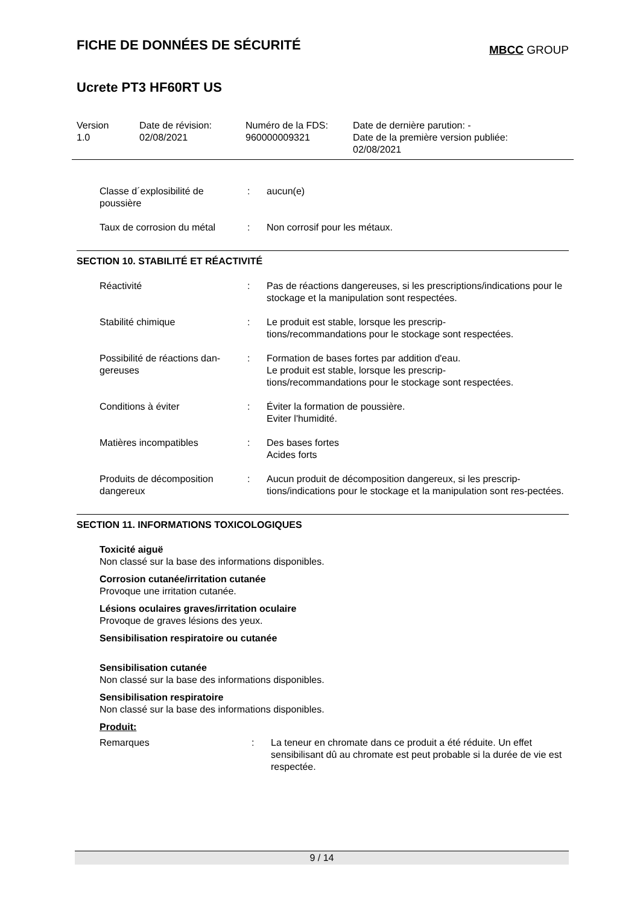FICHE DE DONNÉES DE SÉCURITÉ
MBCC GROUP
Ucrete PT3 HF60RT US
| Version 1.0 | Date de révision: 02/08/2021 | Numéro de la FDS: 960000009321 | Date de dernière parution: - Date de la première version publiée: 02/08/2021 |
| Classe d´explosibilité de poussière | : | aucun(e) |
| Taux de corrosion du métal | : | Non corrosif pour les métaux. |
SECTION 10. STABILITÉ ET RÉACTIVITÉ
| Réactivité | : | Pas de réactions dangereuses, si les prescriptions/indications pour le stockage et la manipulation sont respectées. |
| Stabilité chimique | : | Le produit est stable, lorsque les prescrip- tions/recommandations pour le stockage sont respectées. |
| Possibilité de réactions dan-gereuses | : | Formation de bases fortes par addition d'eau. Le produit est stable, lorsque les prescrip- tions/recommandations pour le stockage sont respectées. |
| Conditions à éviter | : | Éviter la formation de poussière. Eviter l'humidité. |
| Matières incompatibles | : | Des bases fortes Acides forts |
| Produits de décomposition dangereux | : | Aucun produit de décomposition dangereux, si les prescrip-tions/indications pour le stockage et la manipulation sont res-pectées. |
SECTION 11. INFORMATIONS TOXICOLOGIQUES
Toxicité aiguë
Non classé sur la base des informations disponibles.
Corrosion cutanée/irritation cutanée
Provoque une irritation cutanée.
Lésions oculaires graves/irritation oculaire
Provoque de graves lésions des yeux.
Sensibilisation respiratoire ou cutanée
Sensibilisation cutanée
Non classé sur la base des informations disponibles.
Sensibilisation respiratoire
Non classé sur la base des informations disponibles.
Produit:
| Remarques | : | La teneur en chromate dans ce produit a été réduite. Un effet sensibilisant dû au chromate est peut probable si la durée de vie est respectée. |
9 / 14